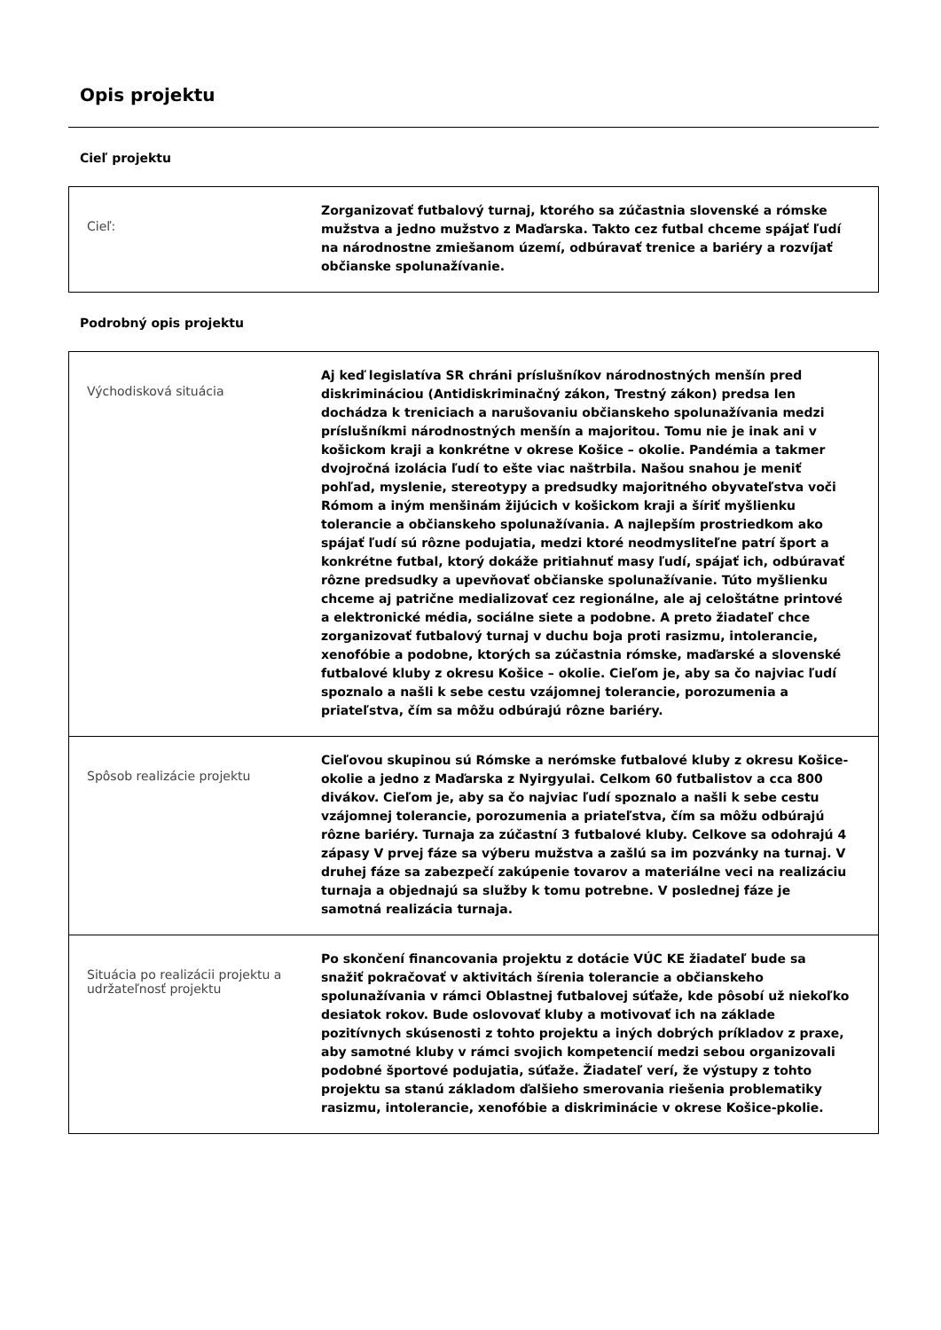Opis projektu
Cieľ projektu
| Cieľ: | Zorganizovať futbalový turnaj, ktorého sa zúčastnia slovenské a rómske mužstva a jedno mužstvo z Maďarska. Takto cez futbal chceme spájať ľudí na národnostne zmiešanom území, odbúravať trenice a bariéry a rozvíjať občianske spolunažívanie. |
Podrobný opis projektu
| Východisková situácia | Aj keď legislatíva SR chráni príslušníkov národnostných menšín pred diskrimináciou (Antidiskriminačný zákon, Trestný zákon) predsa len dochádza k treniciach a narušovaniu občianskeho spolunažívania medzi príslušníkmi národnostných menšín a majoritou. Tomu nie je inak ani v košickom kraji a konkrétne v okrese Košice – okolie. Pandémia a takmer dvojročná izolácia ľudí to ešte viac naštrbila. Našou snahou je meniť pohľad, myslenie, stereotypy a predsudky majoritného obyvateľstva voči Rómom a iným menšinám žijúcich v košickom kraji a šíriť myšlienku tolerancie a občianskeho spolunažívania. A najlepším prostriedkom ako spájať ľudí sú rôzne podujatia, medzi ktoré neodmysliteľne patrí šport a konkrétne futbal, ktorý dokáže pritiahnuť masy ľudí, spájať ich, odbúravať rôzne predsudky a upevňovať občianske spolunažívanie. Túto myšlienku chceme aj patrične medializovať cez regionálne, ale aj celoštátne printové a elektronické média, sociálne siete a podobne. A preto žiadateľ chce zorganizovať futbalový turnaj v duchu boja proti rasizmu, intolerancie, xenofóbie a podobne, ktorých sa zúčastnia rómske, maďarské a slovenské futbalové kluby z okresu Košice – okolie. Cieľom je, aby sa čo najviac ľudí spoznalo a našli k sebe cestu vzájomnej tolerancie, porozumenia a priateľstva, čím sa môžu odbúrajú rôzne bariéry. |
| Spôsob realizácie projektu | Cieľovou skupinou sú Rómske a nerómske futbalové kluby z okresu Košice-okolie a jedno z Maďarska z Nyirgyulai. Celkom 60 futbalistov a cca 800 divákov. Cieľom je, aby sa čo najviac ľudí spoznalo a našli k sebe cestu vzájomnej tolerancie, porozumenia a priateľstva, čím sa môžu odbúrajú rôzne bariéry. Turnaja za zúčastní 3 futbalové kluby. Celkove sa odohrajú 4 zápasy V prvej fáze sa výberu mužstva a zašlú sa im pozvánky na turnaj. V druhej fáze sa zabezpečí zakúpenie tovarov a materiálne veci na realizáciu turnaja a objednajú sa služby k tomu potrebne. V poslednej fáze je samotná realizácia turnaja. |
| Situácia po realizácii projektu a udržateľnosť projektu | Po skončení financovania projektu z dotácie VÚC KE žiadateľ bude sa snažiť pokračovať v aktivitách šírenia tolerancie a občianskeho spolunažívania v rámci Oblastnej futbalovej súťaže, kde pôsobí už niekoľko desiatok rokov. Bude oslovovať kluby a motivovať ich na základe pozitívnych skúsenosti z tohto projektu a iných dobrých príkladov z praxe, aby samotné kluby v rámci svojich kompetencií medzi sebou organizovali podobné športové podujatia, súťaže. Žiadateľ verí, že výstupy z tohto projektu sa stanú základom ďalšieho smerovania riešenia problematiky rasizmu, intolerancie, xenofóbie a diskriminácie v okrese Košice-pkolie. |